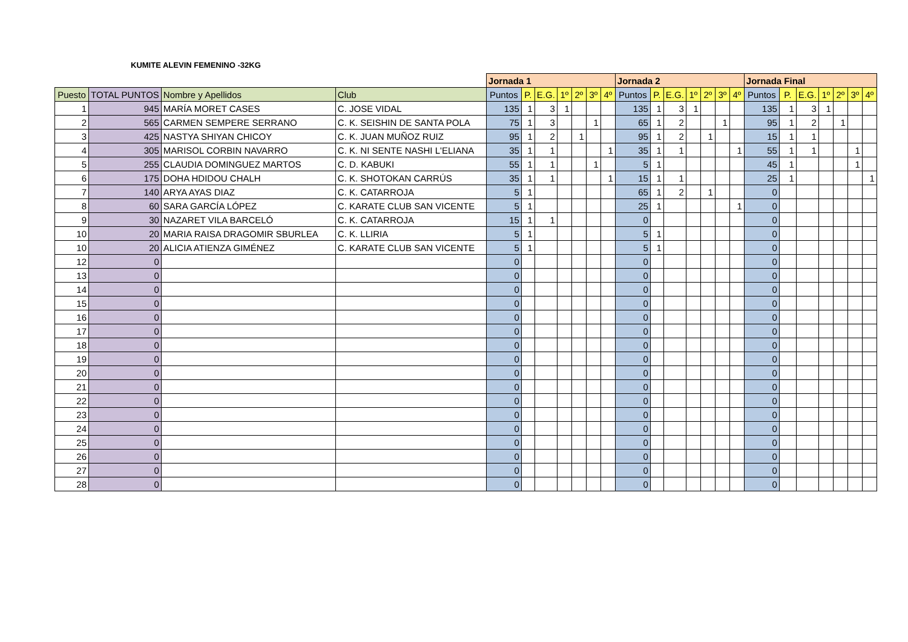KUMITE ALEVIN FEMENINO -32KG
| | | | | Jornada 1 | | | | | | | Jornada 2 | | | | | | | Jornada Final | | | | | | |
| Puesto | TOTAL PUNTOS | Nombre y Apellidos | Club | Puntos | P. | E.G. | 1º | 2º | 3º | 4º | Puntos | P. | E.G. | 1º | 2º | 3º | 4º | Puntos | P. | E.G. | 1º | 2º | 3º | 4º |
| 1 | 945 | MARÍA MORET CASES | C. JOSE VIDAL | 135 | 1 | 3 | 1 | | | | 135 | 1 | 3 | 1 | | | | 135 | 1 | 3 | 1 | | | |
| 2 | 565 | CARMEN SEMPERE SERRANO | C. K. SEISHIN DE SANTA POLA | 75 | 1 | 3 | | | 1 | | 65 | 1 | 2 | | | 1 | | 95 | 1 | 2 | | 1 | | |
| 3 | 425 | NASTYA SHIYAN CHICOY | C. K. JUAN MUÑOZ RUIZ | 95 | 1 | 2 | | 1 | | | 95 | 1 | 2 | | 1 | | | 15 | 1 | 1 | | | | |
| 4 | 305 | MARISOL CORBIN NAVARRO | C. K. NI SENTE NASHI L'ELIANA | 35 | 1 | 1 | | | | 1 | 35 | 1 | 1 | | | | 1 | 55 | 1 | 1 | | | 1 | |
| 5 | 255 | CLAUDIA DOMINGUEZ MARTOS | C. D. KABUKI | 55 | 1 | 1 | | | 1 | | 5 | 1 | | | | | | 45 | 1 | | | | 1 | |
| 6 | 175 | DOHA HDIDOU CHALH | C. K. SHOTOKAN CARRÚS | 35 | 1 | 1 | | | | 1 | 15 | 1 | 1 | | | | | 25 | 1 | | | | | 1 |
| 7 | 140 | ARYA AYAS DIAZ | C. K. CATARROJA | 5 | 1 | | | | | | 65 | 1 | 2 | | 1 | | | 0 | | | | | | |
| 8 | 60 | SARA GARCÍA LÓPEZ | C. KARATE CLUB SAN VICENTE | 5 | 1 | | | | | | 25 | 1 | | | | | 1 | 0 | | | | | | |
| 9 | 30 | NAZARET VILA BARCELÓ | C. K. CATARROJA | 15 | 1 | 1 | | | | | 0 | | | | | | | 0 | | | | | | |
| 10 | 20 | MARIA RAISA DRAGOMIR SBURLEA | C. K. LLIRIA | 5 | 1 | | | | | | 5 | 1 | | | | | | 0 | | | | | | |
| 10 | 20 | ALICIA ATIENZA GIMÉNEZ | C. KARATE CLUB SAN VICENTE | 5 | 1 | | | | | | 5 | 1 | | | | | | 0 | | | | | | |
| 12 | 0 | | | 0 | | | | | | | 0 | | | | | | | 0 | | | | | | |
| 13 | 0 | | | 0 | | | | | | | 0 | | | | | | | 0 | | | | | | |
| 14 | 0 | | | 0 | | | | | | | 0 | | | | | | | 0 | | | | | | |
| 15 | 0 | | | 0 | | | | | | | 0 | | | | | | | 0 | | | | | | |
| 16 | 0 | | | 0 | | | | | | | 0 | | | | | | | 0 | | | | | | |
| 17 | 0 | | | 0 | | | | | | | 0 | | | | | | | 0 | | | | | | |
| 18 | 0 | | | 0 | | | | | | | 0 | | | | | | | 0 | | | | | | |
| 19 | 0 | | | 0 | | | | | | | 0 | | | | | | | 0 | | | | | | |
| 20 | 0 | | | 0 | | | | | | | 0 | | | | | | | 0 | | | | | | |
| 21 | 0 | | | 0 | | | | | | | 0 | | | | | | | 0 | | | | | | |
| 22 | 0 | | | 0 | | | | | | | 0 | | | | | | | 0 | | | | | | |
| 23 | 0 | | | 0 | | | | | | | 0 | | | | | | | 0 | | | | | | |
| 24 | 0 | | | 0 | | | | | | | 0 | | | | | | | 0 | | | | | | |
| 25 | 0 | | | 0 | | | | | | | 0 | | | | | | | 0 | | | | | | |
| 26 | 0 | | | 0 | | | | | | | 0 | | | | | | | 0 | | | | | | |
| 27 | 0 | | | 0 | | | | | | | 0 | | | | | | | 0 | | | | | | |
| 28 | 0 | | | 0 | | | | | | | 0 | | | | | | | 0 | | | | | | |